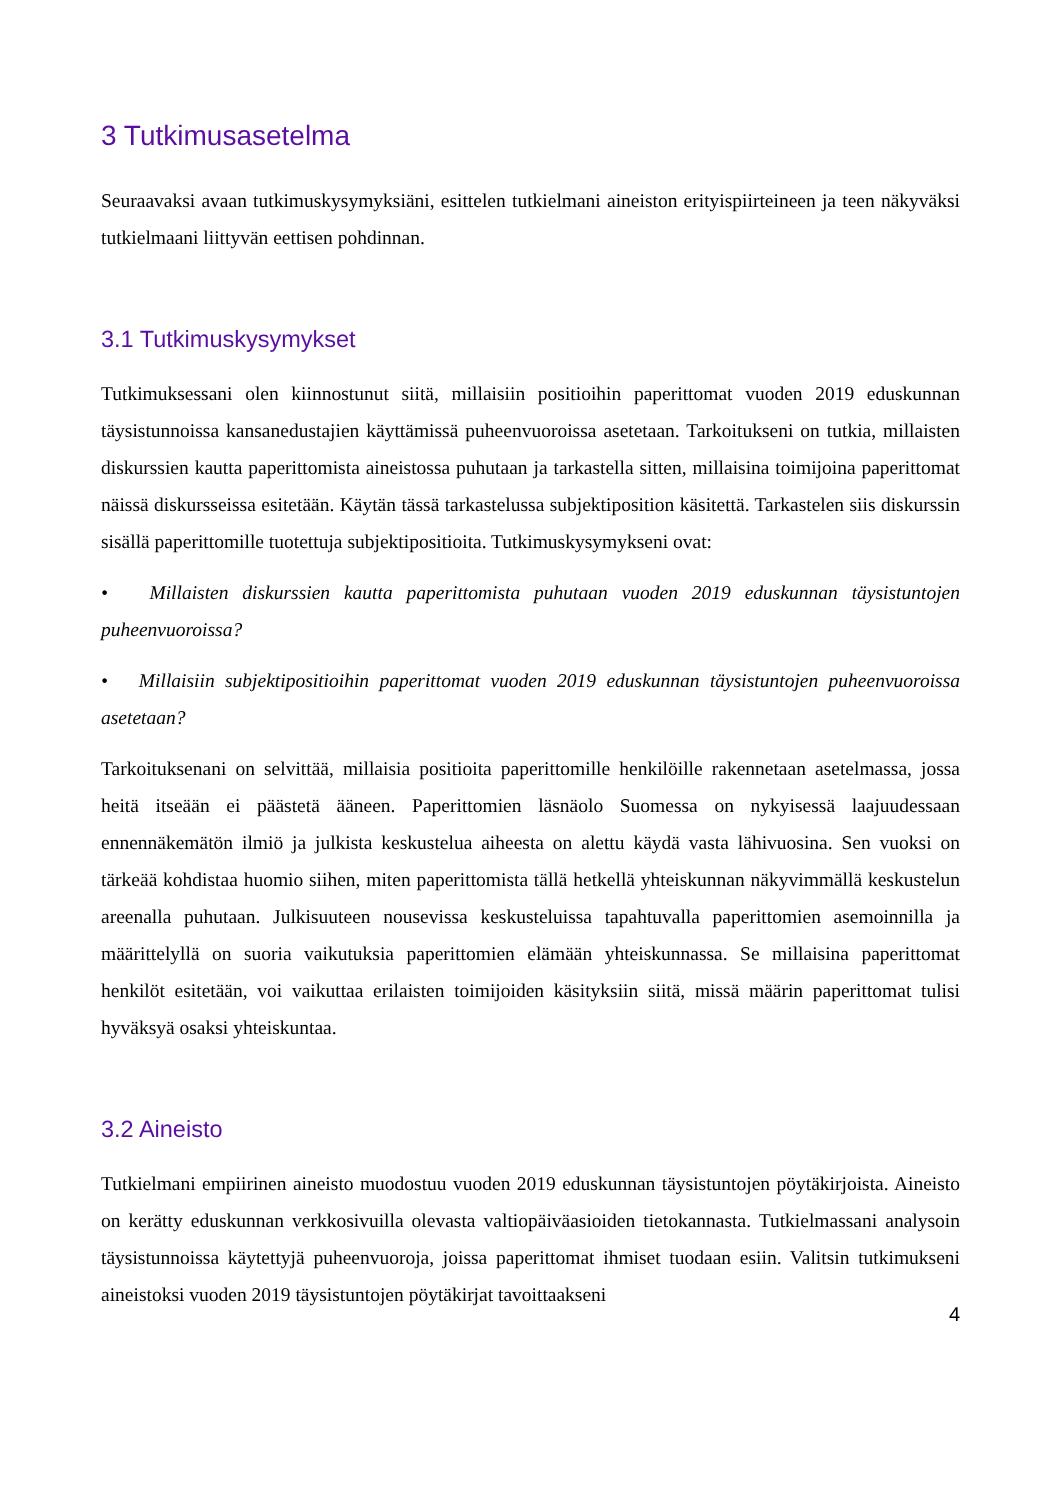3 Tutkimusasetelma
Seuraavaksi avaan tutkimuskysymyksiäni, esittelen tutkielmani aineiston erityispiirteineen ja teen näkyväksi tutkielmaani liittyvän eettisen pohdinnan.
3.1 Tutkimuskysymykset
Tutkimuksessani olen kiinnostunut siitä, millaisiin positioihin paperittomat vuoden 2019 eduskunnan täysistunnoissa kansanedustajien käyttämissä puheenvuoroissa asetetaan. Tarkoitukseni on tutkia, millaisten diskurssien kautta paperittomista aineistossa puhutaan ja tarkastella sitten, millaisina toimijoina paperittomat näissä diskursseissa esitetään. Käytän tässä tarkastelussa subjektiposition käsitettä. Tarkastelen siis diskurssin sisällä paperittomille tuotettuja subjektipositioita. Tutkimuskysymykseni ovat:
• Millaisten diskurssien kautta paperittomista puhutaan vuoden 2019 eduskunnan täysistuntojen puheenvuoroissa?
• Millaisiin subjektipositioihin paperittomat vuoden 2019 eduskunnan täysistuntojen puheenvuoroissa asetetaan?
Tarkoituksenani on selvittää, millaisia positioita paperittomille henkilöille rakennetaan asetelmassa, jossa heitä itseään ei päästetä ääneen. Paperittomien läsnäolo Suomessa on nykyisessä laajuudessaan ennennäkemätön ilmiö ja julkista keskustelua aiheesta on alettu käydä vasta lähivuosina. Sen vuoksi on tärkeää kohdistaa huomio siihen, miten paperittomista tällä hetkellä yhteiskunnan näkyvimmällä keskustelun areenalla puhutaan. Julkisuuteen nousevissa keskusteluissa tapahtuvalla paperittomien asemoinnilla ja määrittelyllä on suoria vaikutuksia paperittomien elämään yhteiskunnassa. Se millaisina paperittomat henkilöt esitetään, voi vaikuttaa erilaisten toimijoiden käsityksiin siitä, missä määrin paperittomat tulisi hyväksyä osaksi yhteiskuntaa.
3.2 Aineisto
Tutkielmani empiirinen aineisto muodostuu vuoden 2019 eduskunnan täysistuntojen pöytäkirjoista. Aineisto on kerätty eduskunnan verkkosivuilla olevasta valtiopäiväasioiden tietokannasta. Tutkielmassani analysoin täysistunnoissa käytettyjä puheenvuoroja, joissa paperittomat ihmiset tuodaan esiin. Valitsin tutkimukseni aineistoksi vuoden 2019 täysistuntojen pöytäkirjat tavoittaakseni
4